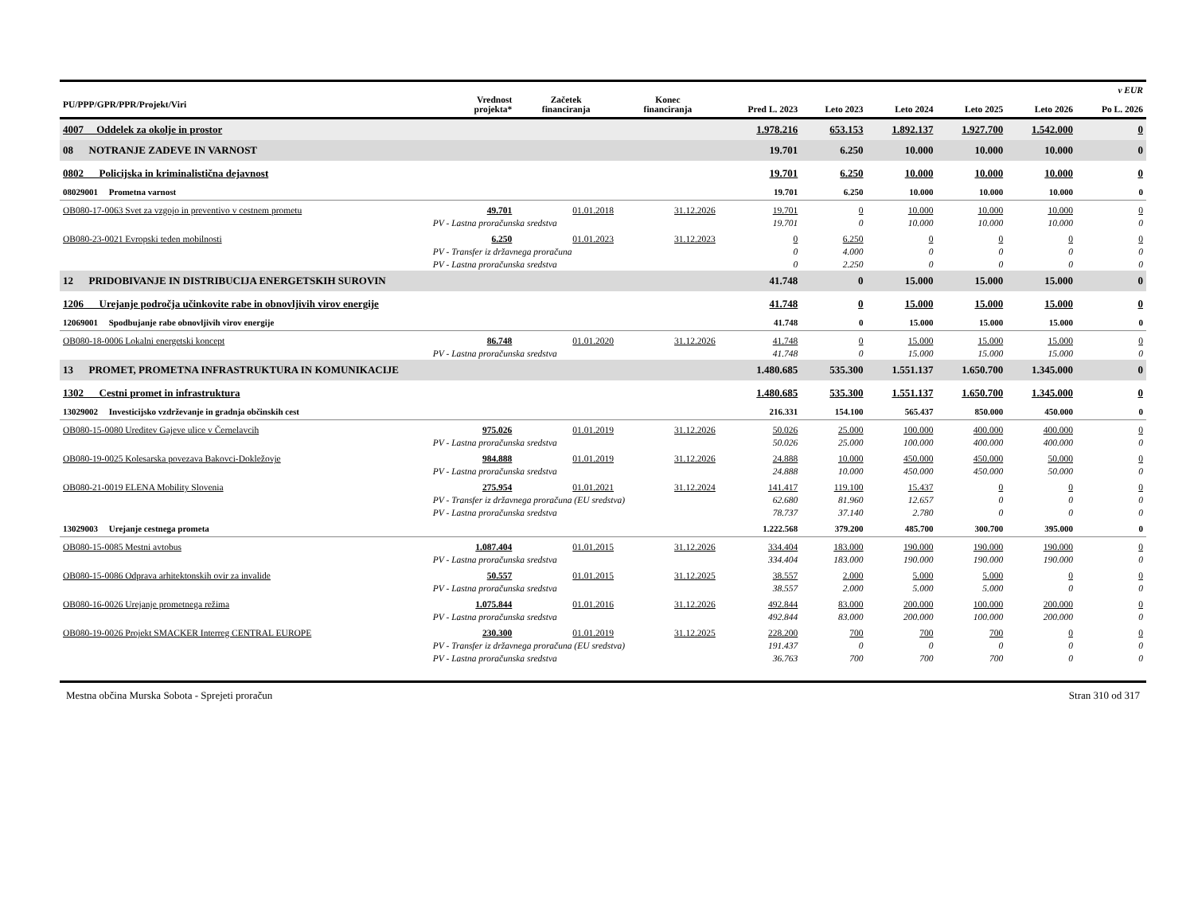| PU/PPP/GPR/PPR/Projekt/Viri | | Vrednost projekta* | Začetek financiranja | Konec financiranja | Pred L. 2023 | Leto 2023 | Leto 2024 | Leto 2025 | Leto 2026 | v EUR Po L. 2026 |
| --- | --- | --- | --- | --- | --- | --- | --- | --- | --- | --- |
| 4007 Oddelek za okolje in prostor | | | | | 1.978.216 | 653.153 | 1.892.137 | 1.927.700 | 1.542.000 | 0 |
| 08 NOTRANJE ZADEVE IN VARNOST | | | | | 19.701 | 6.250 | 10.000 | 10.000 | 10.000 | 0 |
| 0802 Policijska in kriminalistična dejavnost | | | | | 19.701 | 6.250 | 10.000 | 10.000 | 10.000 | 0 |
| 08029001 Prometna varnost | | | | | 19.701 | 6.250 | 10.000 | 10.000 | 10.000 | 0 |
| OB080-17-0063 Svet za vzgojo in preventivo v cestnem prometu | | 49.701 | 01.01.2018 | 31.12.2026 | 19.701 | 0 | 10.000 | 10.000 | 10.000 | 0 |
| | PV - Lastna proračunska sredstva | | | | 19.701 | 0 | 10.000 | 10.000 | 10.000 | 0 |
| OB080-23-0021 Evropski teden mobilnosti | | 6.250 | 01.01.2023 | 31.12.2023 | 0 | 6.250 | 0 | 0 | 0 | 0 |
| | PV - Transfer iz državnega proračuna | | | | 0 | 4.000 | 0 | 0 | 0 | 0 |
| | PV - Lastna proračunska sredstva | | | | 0 | 2.250 | 0 | 0 | 0 | 0 |
| 12 PRIDOBIVANJE IN DISTRIBUCIJA ENERGETSKIH SUROVIN | | | | | 41.748 | 0 | 15.000 | 15.000 | 15.000 | 0 |
| 1206 Urejanje področja učinkovite rabe in obnovljivih virov energije | | | | | 41.748 | 0 | 15.000 | 15.000 | 15.000 | 0 |
| 12069001 Spodbujanje rabe obnovljivih virov energije | | | | | 41.748 | 0 | 15.000 | 15.000 | 15.000 | 0 |
| OB080-18-0006 Lokalni energetski koncept | | 86.748 | 01.01.2020 | 31.12.2026 | 41.748 | 0 | 15.000 | 15.000 | 15.000 | 0 |
| | PV - Lastna proračunska sredstva | | | | 41.748 | 0 | 15.000 | 15.000 | 15.000 | 0 |
| 13 PROMET, PROMETNA INFRASTRUKTURA IN KOMUNIKACIJE | | | | | 1.480.685 | 535.300 | 1.551.137 | 1.650.700 | 1.345.000 | 0 |
| 1302 Cestni promet in infrastruktura | | | | | 1.480.685 | 535.300 | 1.551.137 | 1.650.700 | 1.345.000 | 0 |
| 13029002 Investicijsko vzdrževanje in gradnja občinskih cest | | | | | 216.331 | 154.100 | 565.437 | 850.000 | 450.000 | 0 |
| OB080-15-0080 Ureditev Gajeve ulice v Černelavcih | | 975.026 | 01.01.2019 | 31.12.2026 | 50.026 | 25.000 | 100.000 | 400.000 | 400.000 | 0 |
| | PV - Lastna proračunska sredstva | | | | 50.026 | 25.000 | 100.000 | 400.000 | 400.000 | 0 |
| OB080-19-0025 Kolesarska povezava Bakovci-Dokležovje | | 984.888 | 01.01.2019 | 31.12.2026 | 24.888 | 10.000 | 450.000 | 450.000 | 50.000 | 0 |
| | PV - Lastna proračunska sredstva | | | | 24.888 | 10.000 | 450.000 | 450.000 | 50.000 | 0 |
| OB080-21-0019 ELENA Mobility Slovenia | | 275.954 | 01.01.2021 | 31.12.2024 | 141.417 | 119.100 | 15.437 | 0 | 0 | 0 |
| | PV - Transfer iz državnega proračuna (EU sredstva) | | | | 62.680 | 81.960 | 12.657 | 0 | 0 | 0 |
| | PV - Lastna proračunska sredstva | | | | 78.737 | 37.140 | 2.780 | 0 | 0 | 0 |
| 13029003 Urejanje cestnega prometa | | | | | 1.222.568 | 379.200 | 485.700 | 300.700 | 395.000 | 0 |
| OB080-15-0085 Mestni avtobus | | 1.087.404 | 01.01.2015 | 31.12.2026 | 334.404 | 183.000 | 190.000 | 190.000 | 190.000 | 0 |
| | PV - Lastna proračunska sredstva | | | | 334.404 | 183.000 | 190.000 | 190.000 | 190.000 | 0 |
| OB080-15-0086 Odprava arhitektonskih ovir za invalide | | 50.557 | 01.01.2015 | 31.12.2025 | 38.557 | 2.000 | 5.000 | 5.000 | 0 | 0 |
| | PV - Lastna proračunska sredstva | | | | 38.557 | 2.000 | 5.000 | 5.000 | 0 | 0 |
| OB080-16-0026 Urejanje prometnega režima | | 1.075.844 | 01.01.2016 | 31.12.2026 | 492.844 | 83.000 | 200.000 | 100.000 | 200.000 | 0 |
| | PV - Lastna proračunska sredstva | | | | 492.844 | 83.000 | 200.000 | 100.000 | 200.000 | 0 |
| OB080-19-0026 Projekt SMACKER Interreg CENTRAL EUROPE | | 230.300 | 01.01.2019 | 31.12.2025 | 228.200 | 700 | 700 | 700 | 0 | 0 |
| | PV - Transfer iz državnega proračuna (EU sredstva) | | | | 191.437 | 0 | 0 | 0 | 0 | 0 |
| | PV - Lastna proračunska sredstva | | | | 36.763 | 700 | 700 | 700 | 0 | 0 |
Mestna občina Murska Sobota - Sprejeti proračun Stran 310 od 317